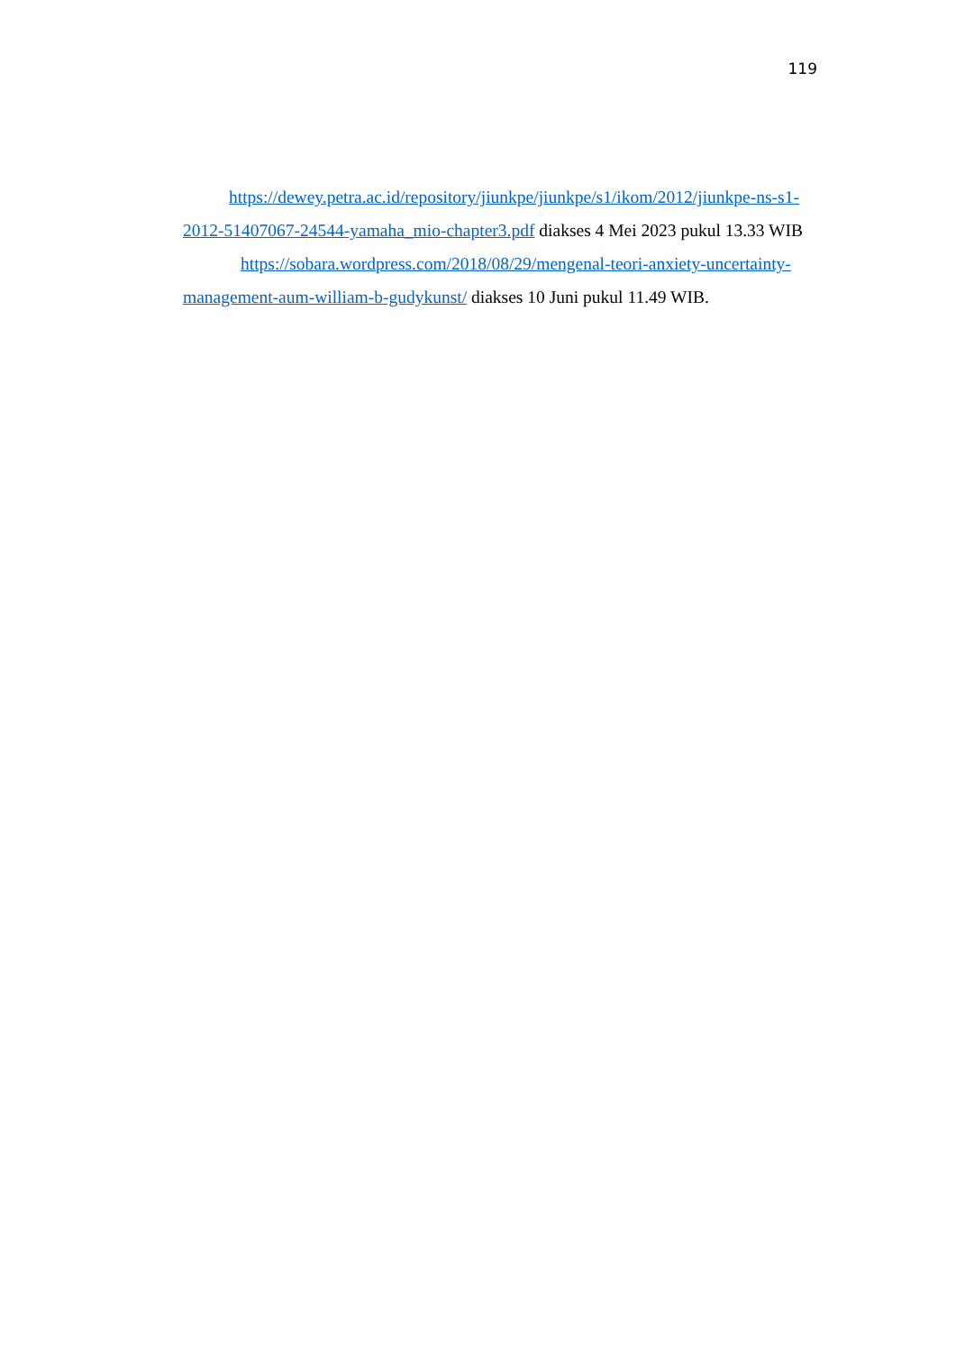119
https://dewey.petra.ac.id/repository/jiunkpe/jiunkpe/s1/ikom/2012/jiunkpe-ns-s1-2012-51407067-24544-yamaha_mio-chapter3.pdf diakses 4 Mei 2023 pukul 13.33 WIB
https://sobara.wordpress.com/2018/08/29/mengenal-teori-anxiety-uncertainty-management-aum-william-b-gudykunst/ diakses 10 Juni pukul 11.49 WIB.